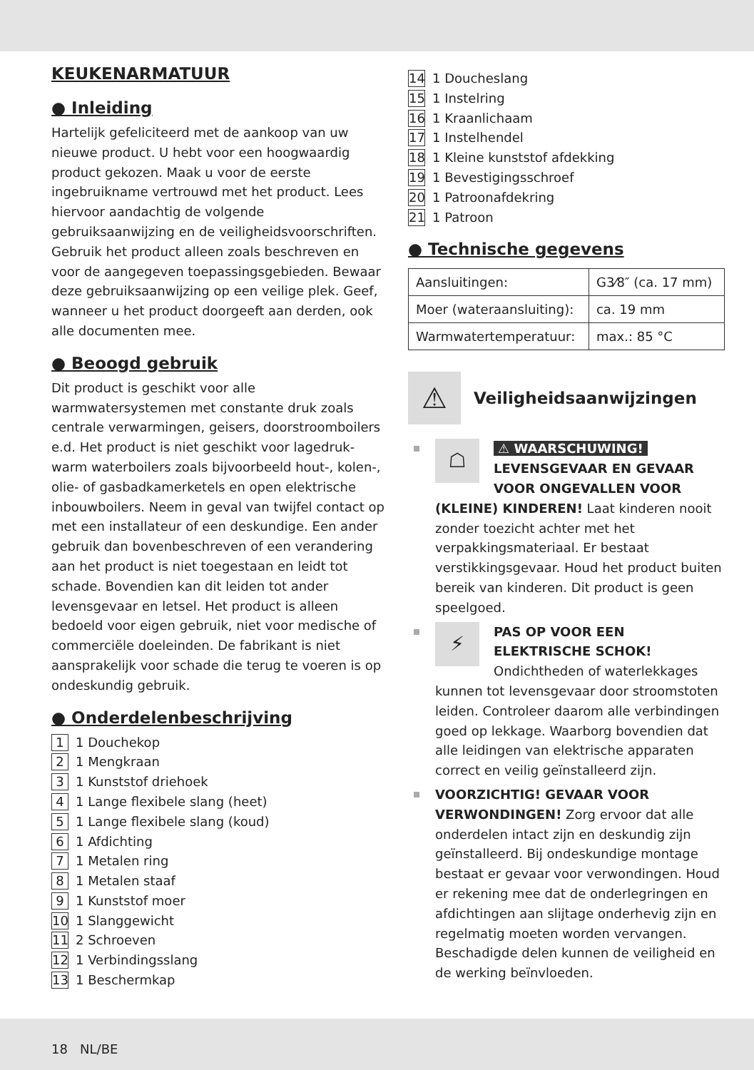KEUKENARMATUUR
● Inleiding
Hartelijk gefeliciteerd met de aankoop van uw nieuwe product. U hebt voor een hoogwaardig product gekozen. Maak u voor de eerste ingebruikname vertrouwd met het product. Lees hiervoor aandachtig de volgende gebruiksaanwijzing en de veiligheidsvoorschriften. Gebruik het product alleen zoals beschreven en voor de aangegeven toepassingsgebieden. Bewaar deze gebruiksaanwijzing op een veilige plek. Geef, wanneer u het product doorgeeft aan derden, ook alle documenten mee.
● Beoogd gebruik
Dit product is geschikt voor alle warmwatersystemen met constante druk zoals centrale verwarmingen, geisers, doorstroomboilers e.d. Het product is niet geschikt voor lagedruk-warm waterboilers zoals bijvoorbeeld hout-, kolen-, olie- of gasbadkamerketels en open elektrische inbouwboilers. Neem in geval van twijfel contact op met een installateur of een deskundige. Een ander gebruik dan bovenbeschreven of een verandering aan het product is niet toegestaan en leidt tot schade. Bovendien kan dit leiden tot ander levensgevaar en letsel. Het product is alleen bedoeld voor eigen gebruik, niet voor medische of commerciële doeleinden. De fabrikant is niet aansprakelijk voor schade die terug te voeren is op ondeskundig gebruik.
● Onderdelenbeschrijving
1 1 Douchekop
2 1 Mengkraan
3 1 Kunststof driehoek
4 1 Lange flexibele slang (heet)
5 1 Lange flexibele slang (koud)
6 1 Afdichting
7 1 Metalen ring
8 1 Metalen staaf
9 1 Kunststof moer
10 1 Slanggewicht
11 2 Schroeven
12 1 Verbindingsslang
13 1 Beschermkap
14 1 Doucheslang
15 1 Instelring
16 1 Kraanlichaam
17 1 Instelhendel
18 1 Kleine kunststof afdekking
19 1 Bevestigingsschroef
20 1 Patroonafdekring
21 1 Patroon
● Technische gegevens
| Aansluitingen: | G3⁄8″ (ca. 17 mm) |
| Moer (wateraansluiting): | ca. 19 mm |
| Warmwatertemperatuur: | max.: 85 °C |
⚠
Veiligheidsaanwijzingen
☖
⚠ WAARSCHUWING!
LEVENSGEVAAR EN GEVAAR VOOR ONGEVALLEN VOOR (KLEINE) KINDEREN! Laat kinderen nooit zonder toezicht achter met het verpakkingsmateriaal. Er bestaat verstikkingsgevaar. Houd het product buiten bereik van kinderen. Dit product is geen speelgoed.
⚡
PAS OP VOOR EEN ELEKTRISCHE SCHOK! Ondichtheden of waterlekkages kunnen tot levensgevaar door stroomstoten leiden. Controleer daarom alle verbindingen goed op lekkage. Waarborg bovendien dat alle leidingen van elektrische apparaten correct en veilig geïnstalleerd zijn.
VOORZICHTIG! GEVAAR VOOR VERWONDINGEN! Zorg ervoor dat alle onderdelen intact zijn en deskundig zijn geïnstalleerd. Bij ondeskundige montage bestaat er gevaar voor verwondingen. Houd er rekening mee dat de onderlegringen en afdichtingen aan slijtage onderhevig zijn en regelmatig moeten worden vervangen. Beschadigde delen kunnen de veiligheid en de werking beïnvloeden.
18 NL/BE